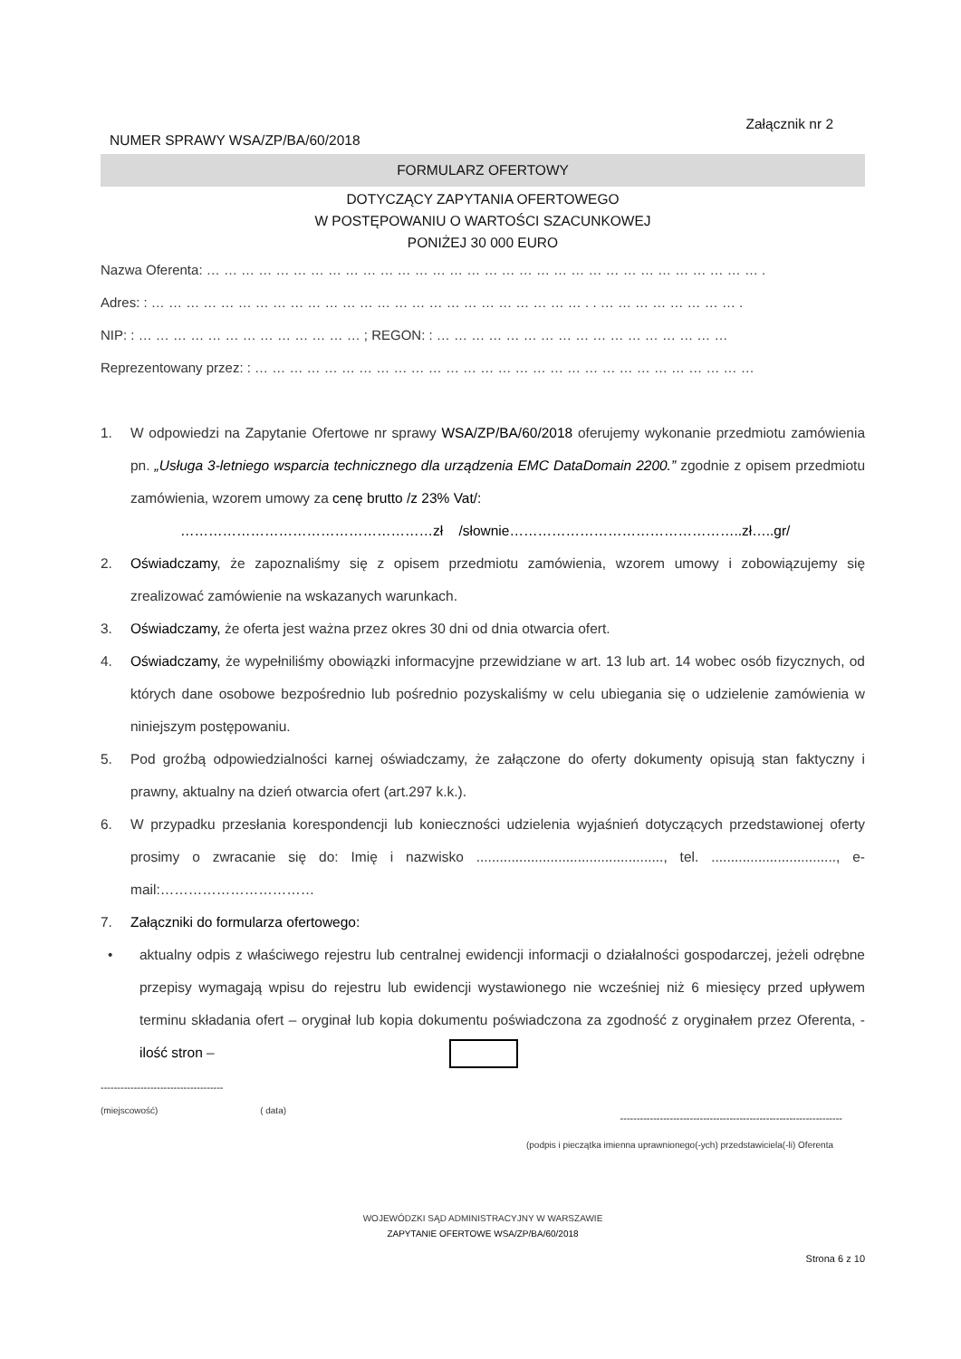Załącznik nr 2
NUMER SPRAWY WSA/ZP/BA/60/2018
FORMULARZ OFERTOWY
DOTYCZĄCY ZAPYTANIA OFERTOWEGO
W POSTĘPOWANIU O WARTOŚCI SZACUNKOWEJ
PONIŻEJ 30 000 EURO
Nazwa Oferenta: … … … … … … … … … … … … … … … … … … … … … … … … … … … … … … … … .
Adres: : … … … … … … … … … … … … … … … … … … … … … … … … … . . … … … … … … … … .
NIP: : … … … … … … … … … … … … … ; REGON: : … … … … … … … … … … … … … … … … …
Reprezentowany przez: : … … … … … … … … … … … … … … … … … … … … … … … … … … … … …
1. W odpowiedzi na Zapytanie Ofertowe nr sprawy WSA/ZP/BA/60/2018 oferujemy wykonanie przedmiotu zamówienia pn. „Usługa 3-letniego wsparcia technicznego dla urządzenia EMC DataDomain 2200.” zgodnie z opisem przedmiotu zamówienia, wzorem umowy za cenę brutto /z 23% Vat/:
………………………………………………zł /słownie…………………………………………..zł…..gr/
2. Oświadczamy, że zapoznaliśmy się z opisem przedmiotu zamówienia, wzorem umowy i zobowiązujemy się zrealizować zamówienie na wskazanych warunkach.
3. Oświadczamy, że oferta jest ważna przez okres 30 dni od dnia otwarcia ofert.
4. Oświadczamy, że wypełniliśmy obowiązki informacyjne przewidziane w art. 13 lub art. 14 wobec osób fizycznych, od których dane osobowe bezpośrednio lub pośrednio pozyskaliśmy w celu ubiegania się o udzielenie zamówienia w niniejszym postępowaniu.
5. Pod groźbą odpowiedzialności karnej oświadczamy, że załączone do oferty dokumenty opisują stan faktyczny i prawny, aktualny na dzień otwarcia ofert (art.297 k.k.).
6. W przypadku przesłania korespondencji lub konieczności udzielenia wyjaśnień dotyczących przedstawionej oferty prosimy o zwracanie się do: Imię i nazwisko ................................................, tel. ................................, e-mail:……………………………
7. Załączniki do formularza ofertowego:
• aktualny odpis z właściwego rejestru lub centralnej ewidencji informacji o działalności gospodarczej, jeżeli odrębne przepisy wymagają wpisu do rejestru lub ewidencji wystawionego nie wcześniej niż 6 miesięcy przed upływem terminu składania ofert – oryginał lub kopia dokumentu poświadczona za zgodność z oryginałem przez Oferenta, - ilość stron –
-------------------------------------
(miejscowość) ( data)
-------------------------------------------------------------------
(podpis i pieczątka imienna uprawnionego(-ych) przedstawiciela(-li) Oferenta
WOJEWÓDZKI SĄD ADMINISTRACYJNY W WARSZAWIE
ZAPYTANIE OFERTOWE WSA/ZP/BA/60/2018
Strona 6 z 10